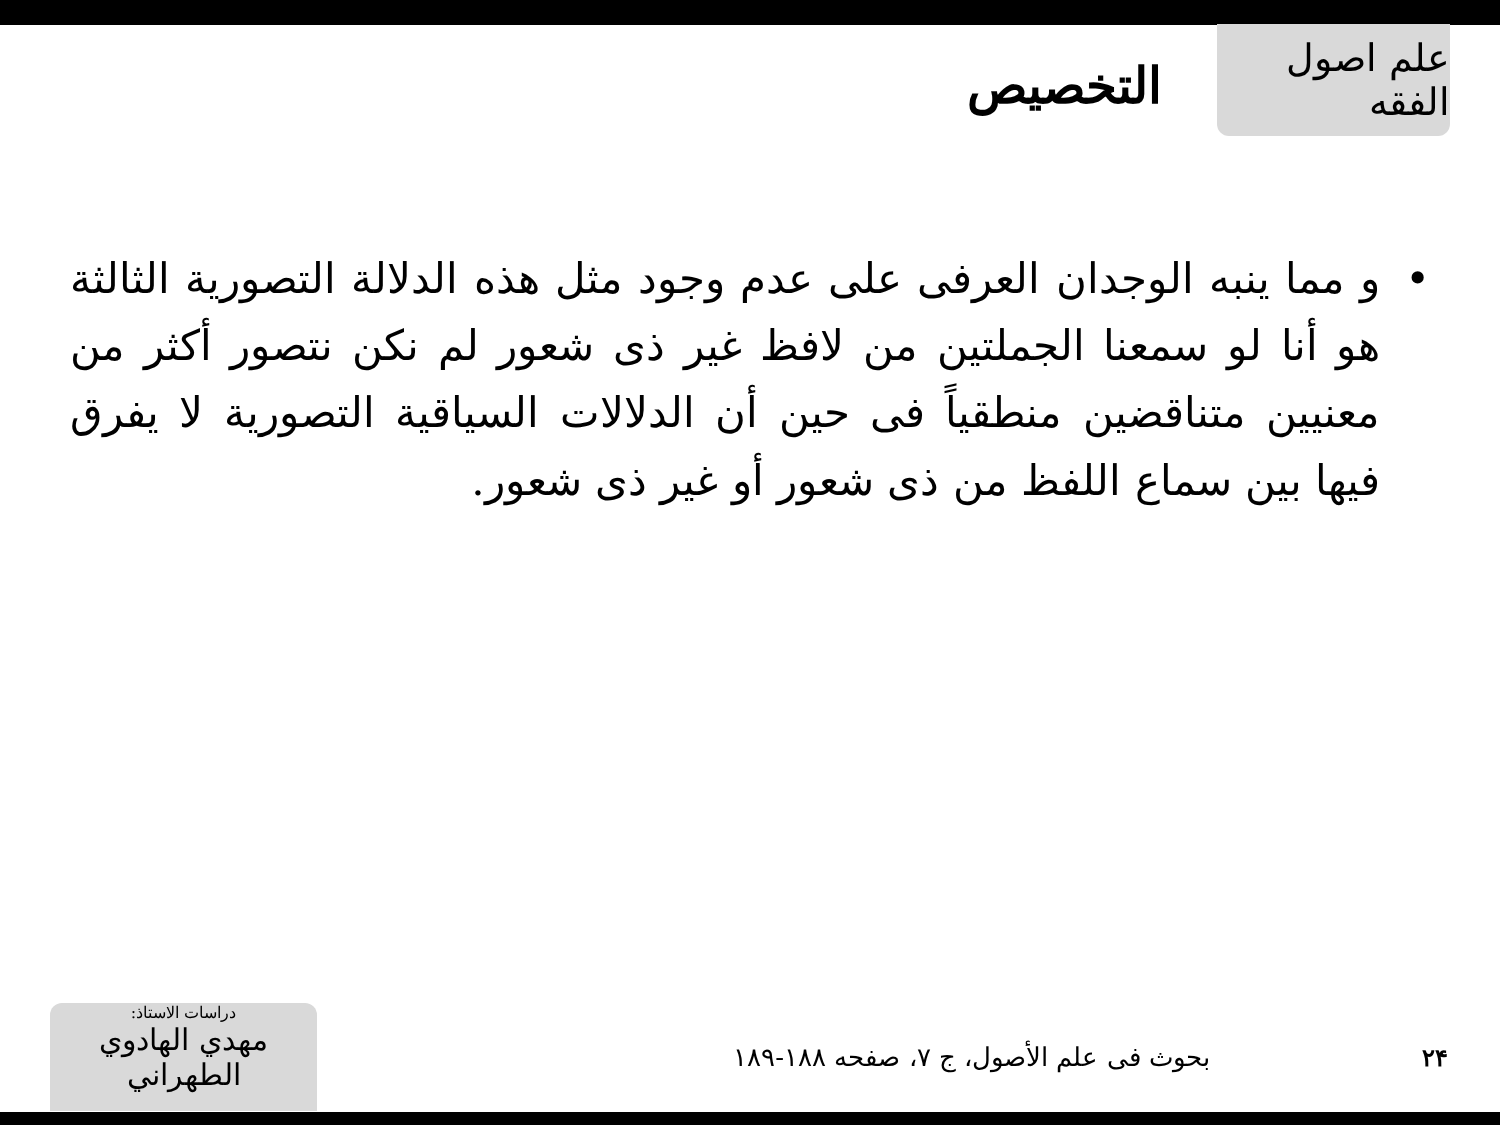علم اصول الفقه
التخصيص
• و مما ينبه الوجدان العرفى على عدم وجود مثل هذه الدلالة التصورية الثالثة هو أنا لو سمعنا الجملتين من لافظ غير ذى شعور لم نكن نتصور أكثر من معنيين متناقضين منطقياً فى حين أن الدلالات السياقية التصورية لا يفرق فيها بين سماع اللفظ من ذى شعور أو غير ذى شعور.
۲۴
بحوث فى علم الأصول، ج ۷، صفحه ۱۸۸-۱۸۹
دراسات الاستاذ:
مهدي الهادوي الطهراني